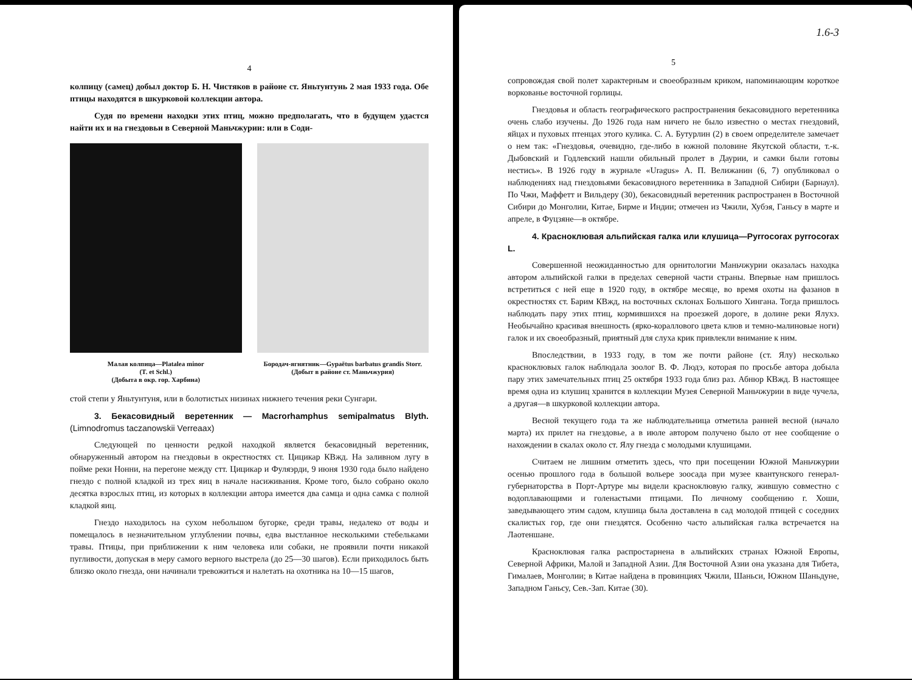4
колпицу (самец) добыл доктор Б. Н. Чистяков в районе ст. Яньтунтунь 2 мая 1933 года. Обе птицы находятся в шкурковой коллекции автора.
Судя по времени находки этих птиц, можно предполагать, что в будущем удастся найти их и на гнездовьи в Северной Маньчжурии: или в Соди-
Малая колпица—Platalea minor
(T. et Schl.)
(Добыта в окр. гор. Харбина)
Бородач-ягнятник—Gypaëtus barbatus grandis Storr.
(Добыт в районе ст. Маньчжурия)
стой степи у Яньтунтуня, или в болотистых низинах нижнего течения реки Сунгари.
3. Бекасовидный веретенник — Macrorhamphus semipalmatus Blyth. (Limnodromus taczanowskii Verreaax)
Следующей по ценности редкой находкой является бекасовидный веретенник, обнаруженный автором на гнездовьи в окрестностях ст. Цицикар КВжд. На заливном лугу в пойме реки Нонни, на перегоне между стт. Цицикар и Фуляэрди, 9 июня 1930 года было найдено гнездо с полной кладкой из трех яиц в начале насиживания. Кроме того, было собрано около десятка взрослых птиц, из которых в коллекции автора имеется два самца и одна самка с полной кладкой яиц.
Гнездо находилось на сухом небольшом бугорке, среди травы, недалеко от воды и помещалось в незначительном углублении почвы, едва выстланное несколькими стебельками травы. Птицы, при приближении к ним человека или собаки, не проявили почти никакой пугливости, допуская в меру самого верного выстрела (до 25—30 шагов). Если приходилось быть близко около гнезда, они начинали тревожиться и налетать на охотника на 10—15 шагов,
1.6-3
5
сопровождая свой полет характерным и своеобразным криком, напоминающим короткое воркованье восточной горлицы.
Гнездовья и область географического распространения бекасовидного веретенника очень слабо изучены. До 1926 года нам ничего не было известно о местах гнездовий, яйцах и пуховых птенцах этого кулика. С. А. Бутурлин (2) в своем определителе замечает о нем так: «Гнездовья, очевидно, где-либо в южной половине Якутской области, т.-к. Дыбовский и Годлевский нашли обильный пролет в Даурии, и самки были готовы нестись». В 1926 году в журнале «Uragus» А. П. Велижанин (6, 7) опубликовал о наблюдениях над гнездовьями бекасовидного веретенника в Западной Сибири (Барнаул). По Чжи, Маффетт и Вильдеру (30), бекасовидный веретенник распространен в Восточной Сибири до Монголии, Китае, Бирме и Индии; отмечен из Чжили, Хубэя, Ганьсу в марте и апреле, в Фуцзяне—в октябре.
4. Красноклювая альпийская галка или клушица—Pyrrocorax pyrrocorax L.
Совершенной неожиданностью для орнитологии Маньчжурии оказалась находка автором альпийской галки в пределах северной части страны. Впервые нам пришлось встретиться с ней еще в 1920 году, в октябре месяце, во время охоты на фазанов в окрестностях ст. Барим КВжд, на восточных склонах Большого Хингана. Тогда пришлось наблюдать пару этих птиц, кормившихся на проезжей дороге, в долине реки Ялухэ. Необычайно красивая внешность (ярко-кораллового цвета клюв и темно-малиновые ноги) галок и их своеобразный, приятный для слуха крик привлекли внимание к ним.
Впоследствии, в 1933 году, в том же почти районе (ст. Ялу) несколько красноклювых галок наблюдала зоолог В. Ф. Людэ, которая по просьбе автора добыла пару этих замечательных птиц 25 октября 1933 года близ раз. Абнюр КВжд. В настоящее время одна из клушиц хранится в коллекции Музея Северной Маньчжурии в виде чучела, а другая—в шкурковой коллекции автора.
Весной текущего года та же наблюдательница отметила ранней весной (начало марта) их прилет на гнездовье, а в июле автором получено было от нее сообщение о нахождении в скалах около ст. Ялу гнезда с молодыми клушицами.
Считаем не лишним отметить здесь, что при посещении Южной Маньчжурии осенью прошлого года в большой вольере зоосада при музее квантунского генерал-губернаторства в Порт-Артуре мы видели красноклювую галку, жившую совместно с водоплавающими и голенастыми птицами. По личному сообщению г. Хоши, заведывающего этим садом, клушица была доставлена в сад молодой птицей с соседних скалистых гор, где они гнездятся. Особенно часто альпийская галка встречается на Лаотеншане.
Красноклювая галка распростарнена в альпийских странах Южной Европы, Северной Африки, Малой и Западной Азии. Для Восточной Азии она указана для Тибета, Гималаев, Монголии; в Китае найдена в провинциях Чжили, Шаньси, Южном Шаньдуне, Западном Ганьсу, Сев.-Зап. Китае (30).